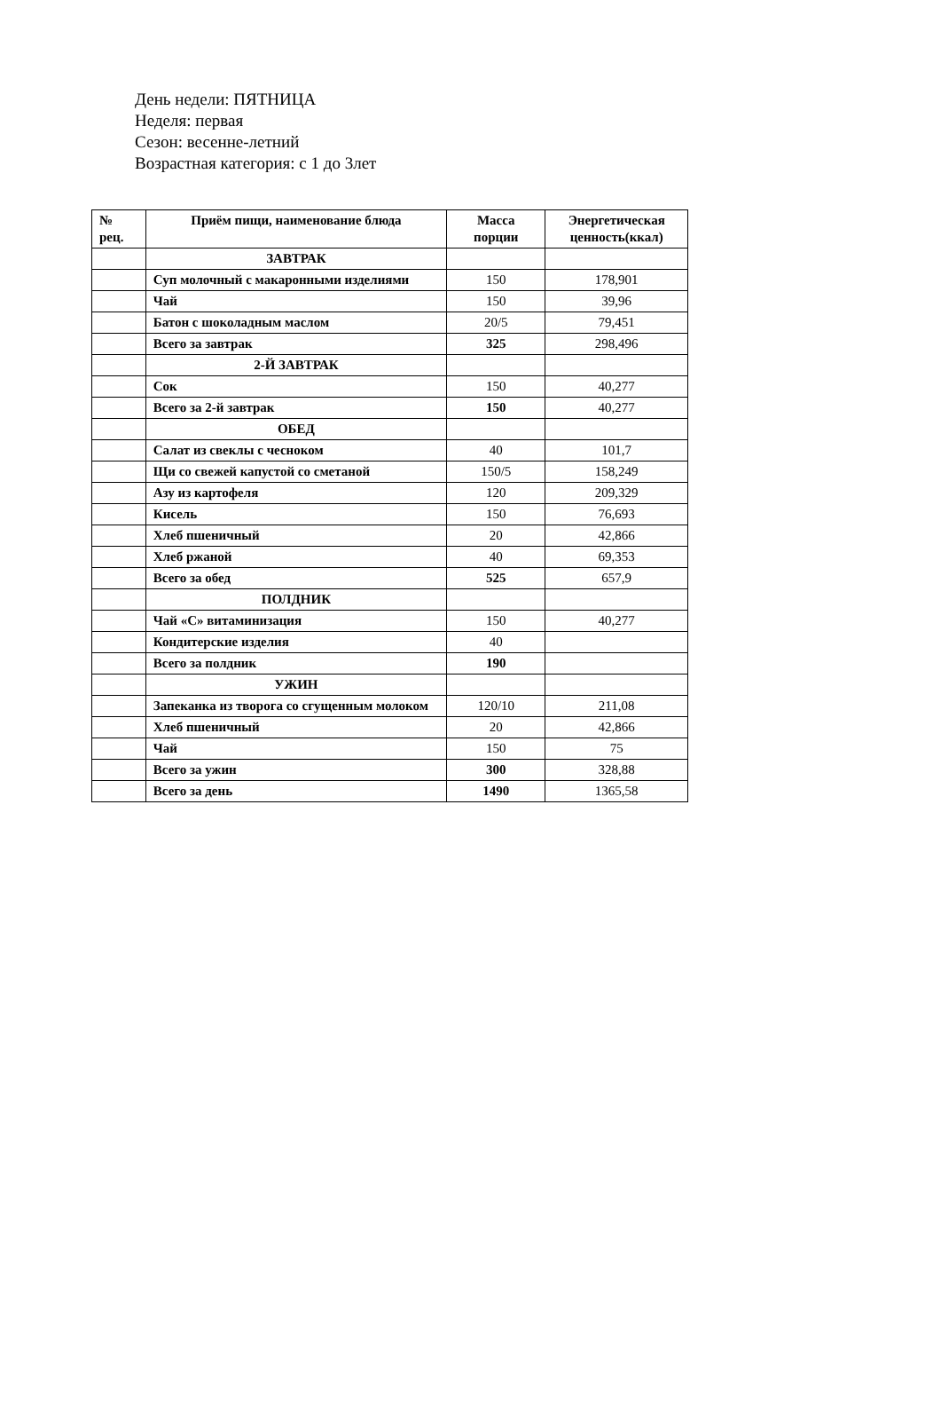День недели: ПЯТНИЦА
Неделя: первая
Сезон: весенне-летний
Возрастная категория: с 1 до 3лет
| № рец. | Приём пищи, наименование блюда | Масса порции | Энергетическая ценность(ккал) |
| --- | --- | --- | --- |
| | ЗАВТРАК | | |
| | Суп молочный с макаронными изделиями | 150 | 178,901 |
| | Чай | 150 | 39,96 |
| | Батон с шоколадным маслом | 20/5 | 79,451 |
| | Всего за завтрак | 325 | 298,496 |
| | 2-Й ЗАВТРАК | | |
| | Сок | 150 | 40,277 |
| | Всего за 2-й завтрак | 150 | 40,277 |
| | ОБЕД | | |
| | Салат из свеклы с чесноком | 40 | 101,7 |
| | Щи со свежей капустой со сметаной | 150/5 | 158,249 |
| | Азу из картофеля | 120 | 209,329 |
| | Кисель | 150 | 76,693 |
| | Хлеб пшеничный | 20 | 42,866 |
| | Хлеб ржаной | 40 | 69,353 |
| | Всего за обед | 525 | 657,9 |
| | ПОЛДНИК | | |
| | Чай «С» витаминизация | 150 | 40,277 |
| | Кондитерские изделия | 40 | |
| | Всего за полдник | 190 | |
| | УЖИН | | |
| | Запеканка из творога со сгущенным молоком | 120/10 | 211,08 |
| | Хлеб пшеничный | 20 | 42,866 |
| | Чай | 150 | 75 |
| | Всего за ужин | 300 | 328,88 |
| | Всего за день | 1490 | 1365,58 |